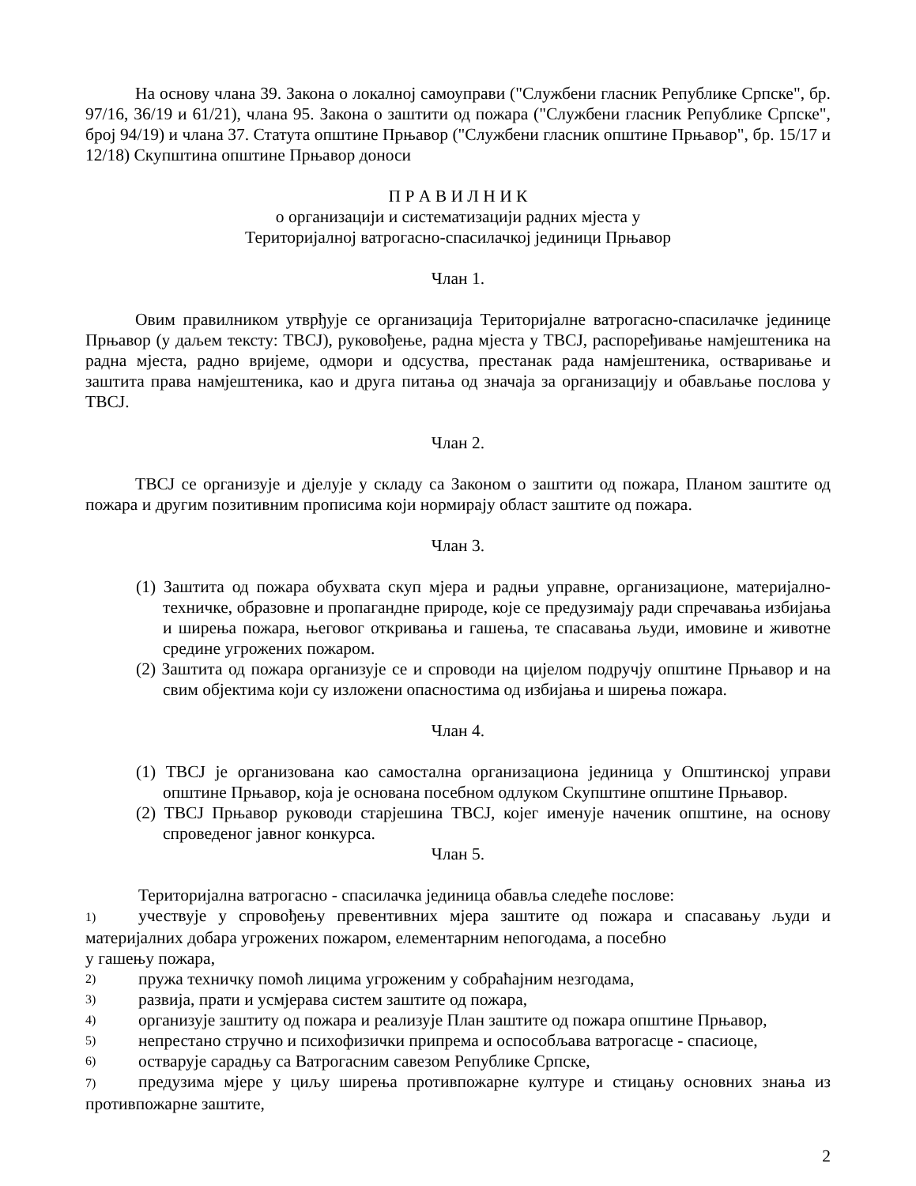На основу члана 39. Закона о локалној самоуправи ("Службени гласник Републике Српске", бр. 97/16, 36/19 и 61/21), члана 95. Закона о заштити од пожара ("Службени гласник Републике Српске", број 94/19) и члана 37. Статута општине Прњавор ("Службени гласник општине Прњавор", бр. 15/17 и 12/18) Скупштина општине Прњавор доноси
П Р А В И Л Н И К
о организацији и систематизацији радних мјеста у
Територијалној ватрогасно-спасилачкој јединици Прњавор
Члан 1.
Овим правилником утврђује се организација Територијалне ватрогасно-спасилачке јединице Прњавор (у даљем тексту: ТВСЈ), руковођење, радна мјеста у ТВСЈ, распоређивање намјештеника на радна мјеста, радно вријеме, одмори и одсуства, престанак рада намјештеника, остваривање и заштита права намјештеника, као и друга питања од значаја за организацију и обављање послова у ТВСЈ.
Члан 2.
ТВСЈ се организује и дјелује у складу са Законом о заштити од пожара, Планом заштите од пожара и другим позитивним прописима који нормирају област заштите од пожара.
Члан 3.
(1) Заштита од пожара обухвата скуп мјера и радњи управне, организационе, материјално-техничке, образовне и пропагандне природе, које се предузимају ради спречавања избијања и ширења пожара, његовог откривања и гашења, те спасавања људи, имовине и животне средине угрожених пожаром.
(2) Заштита од пожара организује се и спроводи на цијелом подручју општине Прњавор и на свим објектима који су изложени опасностима од избијања и ширења пожара.
Члан 4.
(1) ТВСЈ је организована као самостална организациона јединица у Општинској управи општине Прњавор, која је основана посебном одлуком Скупштине општине Прњавор.
(2) ТВСЈ Прњавор руководи старјешина ТВСЈ, којег именује наченик општине, на основу спроведеног јавног конкурса.
Члан 5.
Територијална ватрогасно - спасилачка јединица обавља следеће послове:
1) учествује у спровођењу превентивних мјера заштите од пожара и спасавању људи и материјалних добара угрожених пожаром, елементарним непогодама, а посебно
у гашењу пожара,
2) пружа техничку помоћ лицима угроженим у собраћајним незгодама,
3) развија, прати и усмјерава систем заштите од пожара,
4) организује заштиту од пожара и реализује План заштите од пожара општине Прњавор,
5) непрестано стручно и психофизички припрема и оспособљава ватрогасце - спасиоце,
6) остварује сарадњу са Ватрогасним савезом Републике Српске,
7) предузима мјере у циљу ширења противпожарне културе и стицању основних знања из противпожарне заштите,
2